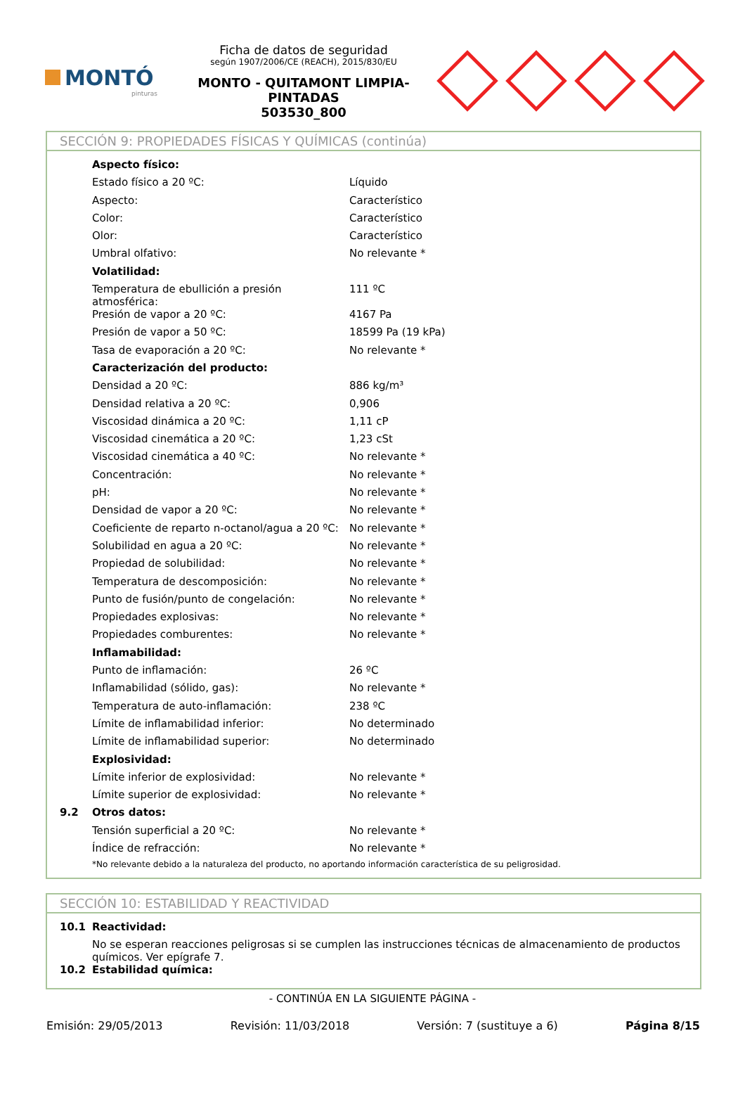MONTÓ
pinturas
Ficha de datos de seguridad
según 1907/2006/CE (REACH), 2015/830/EU
MONTO - QUITAMONT LIMPIA-PINTADAS
503530_800
SECCIÓN 9: PROPIEDADES FÍSICAS Y QUÍMICAS (continúa)
| | Aspecto físico: | |
| | Estado físico a 20 ºC: | Líquido |
| | Aspecto: | Característico |
| | Color: | Característico |
| | Olor: | Característico |
| | Umbral olfativo: | No relevante * |
| | Volatilidad: | |
| | Temperatura de ebullición a presión atmosférica: | 111 ºC |
| | Presión de vapor a 20 ºC: | 4167 Pa |
| | Presión de vapor a 50 ºC: | 18599 Pa (19 kPa) |
| | Tasa de evaporación a 20 ºC: | No relevante * |
| | Caracterización del producto: | |
| | Densidad a 20 ºC: | 886 kg/m³ |
| | Densidad relativa a 20 ºC: | 0,906 |
| | Viscosidad dinámica a 20 ºC: | 1,11 cP |
| | Viscosidad cinemática a 20 ºC: | 1,23 cSt |
| | Viscosidad cinemática a 40 ºC: | No relevante * |
| | Concentración: | No relevante * |
| | pH: | No relevante * |
| | Densidad de vapor a 20 ºC: | No relevante * |
| | Coeficiente de reparto n-octanol/agua a 20 ºC: | No relevante * |
| | Solubilidad en agua a 20 ºC: | No relevante * |
| | Propiedad de solubilidad: | No relevante * |
| | Temperatura de descomposición: | No relevante * |
| | Punto de fusión/punto de congelación: | No relevante * |
| | Propiedades explosivas: | No relevante * |
| | Propiedades comburentes: | No relevante * |
| | Inflamabilidad: | |
| | Punto de inflamación: | 26 ºC |
| | Inflamabilidad (sólido, gas): | No relevante * |
| | Temperatura de auto-inflamación: | 238 ºC |
| | Límite de inflamabilidad inferior: | No determinado |
| | Límite de inflamabilidad superior: | No determinado |
| | Explosividad: | |
| | Límite inferior de explosividad: | No relevante * |
| | Límite superior de explosividad: | No relevante * |
| 9.2 | Otros datos: | |
| | Tensión superficial a 20 ºC: | No relevante * |
| | Índice de refracción: | No relevante * |
| | *No relevante debido a la naturaleza del producto, no aportando información característica de su peligrosidad. | |
SECCIÓN 10: ESTABILIDAD Y REACTIVIDAD
| 10.1 | Reactividad: |
| | No se esperan reacciones peligrosas si se cumplen las instrucciones técnicas de almacenamiento de productos químicos. Ver epígrafe 7. |
| 10.2 | Estabilidad química: |
- CONTINÚA EN LA SIGUIENTE PÁGINA -
Emisión: 29/05/2013 Revisión: 11/03/2018 Versión: 7 (sustituye a 6) Página 8/15